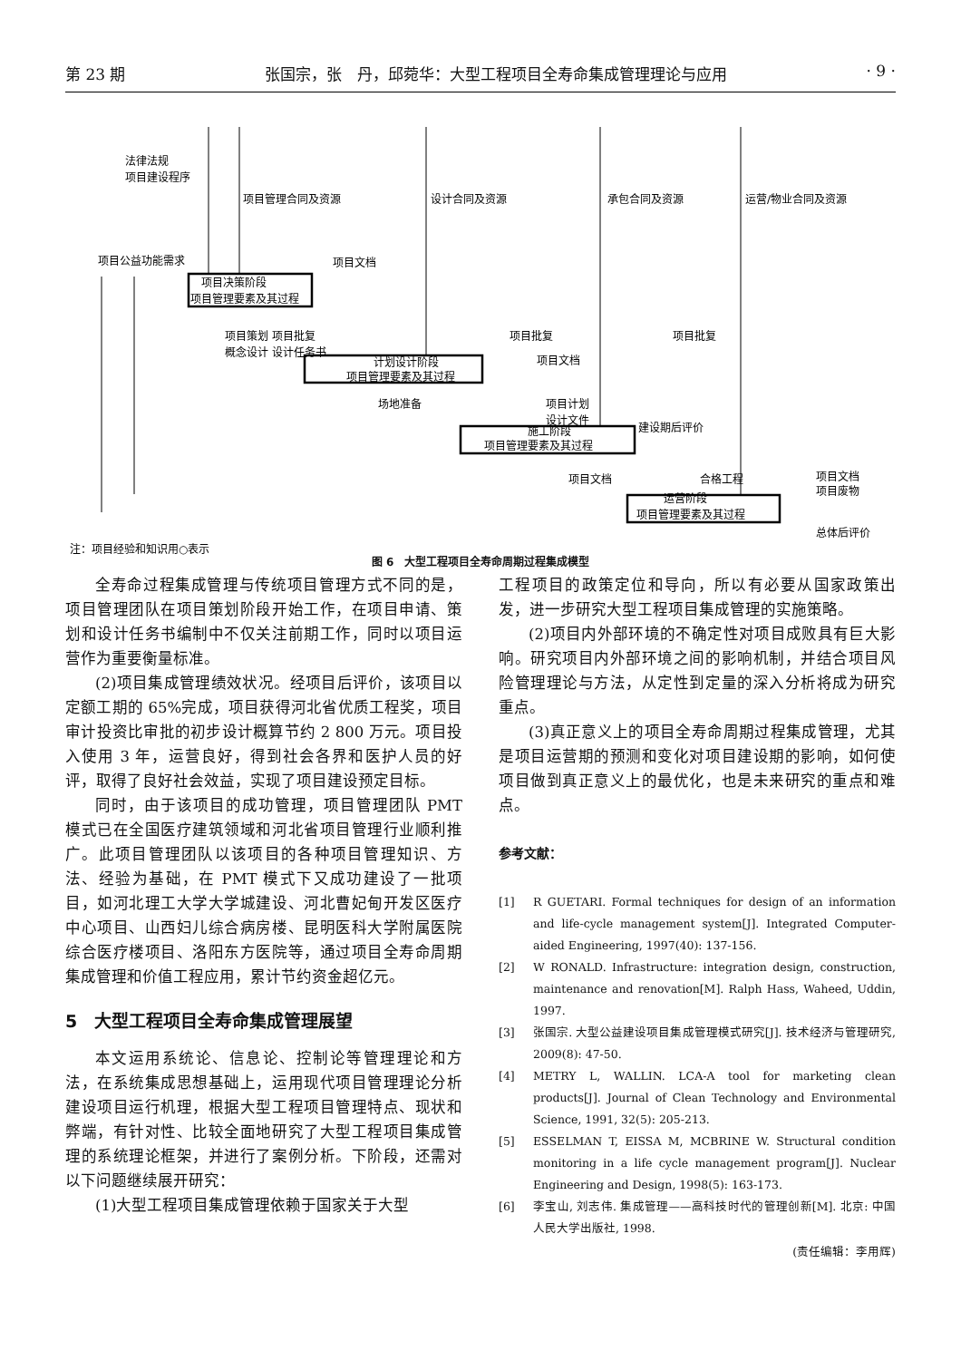第 23 期 张国宗，张　丹，邱菀华：大型工程项目全寿命集成管理理论与应用 · 9 ·
法律法规
项目建设程序
项目管理合同及资源
设计合同及资源
承包合同及资源
运营/物业合同及资源
项目公益功能需求
项目文档
项目决策阶段
项目管理要素及其过程
项目策划 项目批复
概念设计 设计任务书
项目批复
项目批复
项目文档
计划设计阶段
项目管理要素及其过程
场地准备
项目计划
设计文件
建设期后评价
施工阶段
项目管理要素及其过程
项目文档
合格工程
项目文档
项目废物
总体后评价
运营阶段
项目管理要素及其过程
注：项目经验和知识用○表示
图 6　大型工程项目全寿命周期过程集成模型
全寿命过程集成管理与传统项目管理方式不同的是，项目管理团队在项目策划阶段开始工作，在项目申请、策划和设计任务书编制中不仅关注前期工作，同时以项目运营作为重要衡量标准。
(2)项目集成管理绩效状况。经项目后评价，该项目以定额工期的 65%完成，项目获得河北省优质工程奖，项目审计投资比审批的初步设计概算节约 2 800 万元。项目投入使用 3 年，运营良好，得到社会各界和医护人员的好评，取得了良好社会效益，实现了项目建设预定目标。
同时，由于该项目的成功管理，项目管理团队 PMT 模式已在全国医疗建筑领域和河北省项目管理行业顺利推广。此项目管理团队以该项目的各种项目管理知识、方法、经验为基础，在 PMT 模式下又成功建设了一批项目，如河北理工大学大学城建设、河北曹妃甸开发区医疗中心项目、山西妇儿综合病房楼、昆明医科大学附属医院综合医疗楼项目、洛阳东方医院等，通过项目全寿命周期集成管理和价值工程应用，累计节约资金超亿元。
5　大型工程项目全寿命集成管理展望
本文运用系统论、信息论、控制论等管理理论和方法，在系统集成思想基础上，运用现代项目管理理论分析建设项目运行机理，根据大型工程项目管理特点、现状和弊端，有针对性、比较全面地研究了大型工程项目集成管理的系统理论框架，并进行了案例分析。下阶段，还需对以下问题继续展开研究：
(1)大型工程项目集成管理依赖于国家关于大型
工程项目的政策定位和导向，所以有必要从国家政策出发，进一步研究大型工程项目集成管理的实施策略。
(2)项目内外部环境的不确定性对项目成败具有巨大影响。研究项目内外部环境之间的影响机制，并结合项目风险管理理论与方法，从定性到定量的深入分析将成为研究重点。
(3)真正意义上的项目全寿命周期过程集成管理，尤其是项目运营期的预测和变化对项目建设期的影响，如何使项目做到真正意义上的最优化，也是未来研究的重点和难点。
参考文献：
[1] R GUETARI. Formal techniques for design of an information and life-cycle management system[J]. Integrated Computer-aided Engineering, 1997(40): 137-156.
[2] W RONALD. Infrastructure: integration design, construction, maintenance and renovation[M]. Ralph Hass, Waheed, Uddin, 1997.
[3] 张国宗. 大型公益建设项目集成管理模式研究[J]. 技术经济与管理研究, 2009(8): 47-50.
[4] METRY L, WALLIN. LCA-A tool for marketing clean products[J]. Journal of Clean Technology and Environmental Science, 1991, 32(5): 205-213.
[5] ESSELMAN T, EISSA M, MCBRINE W. Structural condition monitoring in a life cycle management program[J]. Nuclear Engineering and Design, 1998(5): 163-173.
[6] 李宝山, 刘志伟. 集成管理——高科技时代的管理创新[M]. 北京: 中国人民大学出版社, 1998.
(责任编辑：李用辉)